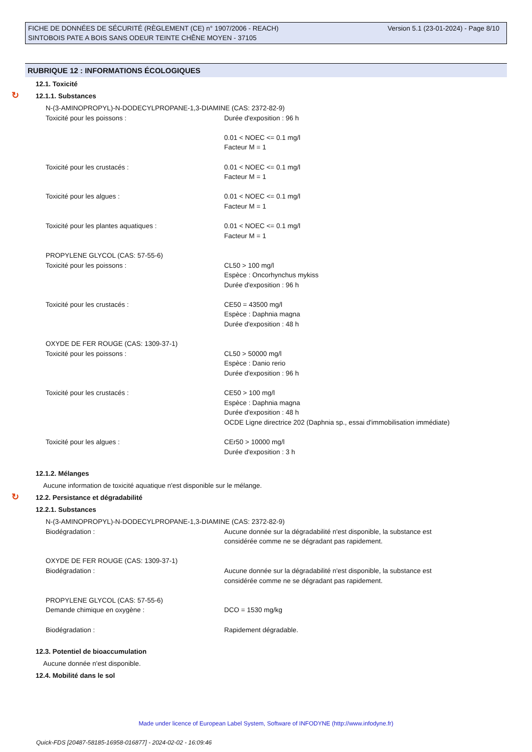FICHE DE DONNÉES DE SÉCURITÉ (RÈGLEMENT (CE) n° 1907/2006 - REACH)
SINTOBOIS PATE A BOIS SANS ODEUR TEINTE CHÊNE MOYEN - 37105
Version 5.1 (23-01-2024) - Page 8/10
RUBRIQUE 12 : INFORMATIONS ÉCOLOGIQUES
12.1. Toxicité
↻ 12.1.1. Substances
N-(3-AMINOPROPYL)-N-DODECYLPROPANE-1,3-DIAMINE (CAS: 2372-82-9)
Toxicité pour les poissons : Durée d'exposition : 96 h
0.01 < NOEC <= 0.1 mg/l
Facteur M = 1
Toxicité pour les crustacés : 0.01 < NOEC <= 0.1 mg/l
Facteur M = 1
Toxicité pour les algues : 0.01 < NOEC <= 0.1 mg/l
Facteur M = 1
Toxicité pour les plantes aquatiques : 0.01 < NOEC <= 0.1 mg/l
Facteur M = 1
PROPYLENE GLYCOL (CAS: 57-55-6)
Toxicité pour les poissons : CL50 > 100 mg/l
Espèce : Oncorhynchus mykiss
Durée d'exposition : 96 h
Toxicité pour les crustacés : CE50 = 43500 mg/l
Espèce : Daphnia magna
Durée d'exposition : 48 h
OXYDE DE FER ROUGE (CAS: 1309-37-1)
Toxicité pour les poissons : CL50 > 50000 mg/l
Espèce : Danio rerio
Durée d'exposition : 96 h
Toxicité pour les crustacés : CE50 > 100 mg/l
Espèce : Daphnia magna
Durée d'exposition : 48 h
OCDE Ligne directrice 202 (Daphnia sp., essai d'immobilisation immédiate)
Toxicité pour les algues : CEr50 > 10000 mg/l
Durée d'exposition : 3 h
12.1.2. Mélanges
Aucune information de toxicité aquatique n'est disponible sur le mélange.
↻ 12.2. Persistance et dégradabilité
12.2.1. Substances
N-(3-AMINOPROPYL)-N-DODECYLPROPANE-1,3-DIAMINE (CAS: 2372-82-9)
Biodégradation : Aucune donnée sur la dégradabilité n'est disponible, la substance est
considérée comme ne se dégradant pas rapidement.
OXYDE DE FER ROUGE (CAS: 1309-37-1)
Biodégradation : Aucune donnée sur la dégradabilité n'est disponible, la substance est
considérée comme ne se dégradant pas rapidement.
PROPYLENE GLYCOL (CAS: 57-55-6)
Demande chimique en oxygène : DCO = 1530 mg/kg
Biodégradation : Rapidement dégradable.
12.3. Potentiel de bioaccumulation
Aucune donnée n'est disponible.
12.4. Mobilité dans le sol
Made under licence of European Label System, Software of INFODYNE (http://www.infodyne.fr)
Quick-FDS [20487-58185-16958-016877] - 2024-02-02 - 16:09:46